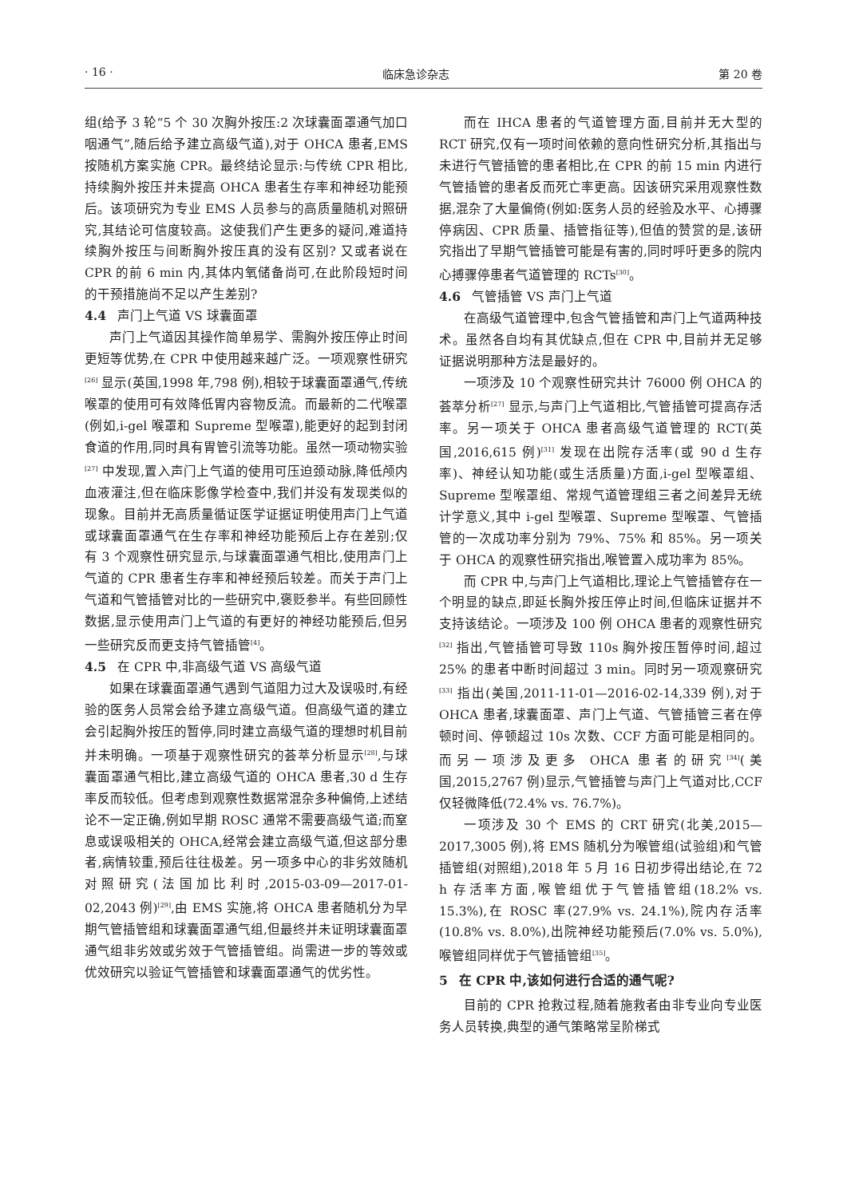· 16 · 临床急诊杂志 第 20 卷
组(给予 3 轮“5 个 30 次胸外按压:2 次球囊面罩通气加口咽通气”,随后给予建立高级气道),对于 OHCA 患者,EMS 按随机方案实施 CPR。最终结论显示:与传统 CPR 相比,持续胸外按压并未提高 OHCA 患者生存率和神经功能预后。该项研究为专业 EMS 人员参与的高质量随机对照研究,其结论可信度较高。这使我们产生更多的疑问,难道持续胸外按压与间断胸外按压真的没有区别? 又或者说在 CPR 的前 6 min 内,其体内氧储备尚可,在此阶段短时间的干预措施尚不足以产生差别?
4.4 声门上气道 VS 球囊面罩
声门上气道因其操作简单易学、需胸外按压停止时间更短等优势,在 CPR 中使用越来越广泛。一项观察性研究<sup>[26]</sup> 显示(英国,1998 年,798 例),相较于球囊面罩通气,传统喉罩的使用可有效降低胃内容物反流。而最新的二代喉罩(例如,i-gel 喉罩和 Supreme 型喉罩),能更好的起到封闭食道的作用,同时具有胃管引流等功能。虽然一项动物实验<sup>[27]</sup> 中发现,置入声门上气道的使用可压迫颈动脉,降低颅内血液灌注,但在临床影像学检查中,我们并没有发现类似的现象。目前并无高质量循证医学证据证明使用声门上气道或球囊面罩通气在生存率和神经功能预后上存在差别;仅有 3 个观察性研究显示,与球囊面罩通气相比,使用声门上气道的 CPR 患者生存率和神经预后较差。而关于声门上气道和气管插管对比的一些研究中,褒贬参半。有些回顾性数据,显示使用声门上气道的有更好的神经功能预后,但另一些研究反而更支持气管插管<sup>[4]</sup>。
4.5 在 CPR 中,非高级气道 VS 高级气道
如果在球囊面罩通气遇到气道阻力过大及误吸时,有经验的医务人员常会给予建立高级气道。但高级气道的建立会引起胸外按压的暂停,同时建立高级气道的理想时机目前并未明确。一项基于观察性研究的荟萃分析显示<sup>[28]</sup>,与球囊面罩通气相比,建立高级气道的 OHCA 患者,30 d 生存率反而较低。但考虑到观察性数据常混杂多种偏倚,上述结论不一定正确,例如早期 ROSC 通常不需要高级气道;而窒息或误吸相关的 OHCA,经常会建立高级气道,但这部分患者,病情较重,预后往往极差。另一项多中心的非劣效随机对照研究(法国加比利时,2015-03-09—2017-01-02,2043 例)<sup>[29]</sup>,由 EMS 实施,将 OHCA 患者随机分为早期气管插管组和球囊面罩通气组,但最终并未证明球囊面罩通气组非劣效或劣效于气管插管组。尚需进一步的等效或优效研究以验证气管插管和球囊面罩通气的优劣性。
而在 IHCA 患者的气道管理方面,目前并无大型的 RCT 研究,仅有一项时间依赖的意向性研究分析,其指出与未进行气管插管的患者相比,在 CPR 的前 15 min 内进行气管插管的患者反而死亡率更高。因该研究采用观察性数据,混杂了大量偏倚(例如:医务人员的经验及水平、心搏骤停病因、CPR 质量、插管指征等),但值的赞赏的是,该研究指出了早期气管插管可能是有害的,同时呼吁更多的院内心搏骤停患者气道管理的 RCTs<sup>[30]</sup>。
4.6 气管插管 VS 声门上气道
在高级气道管理中,包含气管插管和声门上气道两种技术。虽然各自均有其优缺点,但在 CPR 中,目前并无足够证据说明那种方法是最好的。
一项涉及 10 个观察性研究共计 76000 例 OHCA 的荟萃分析<sup>[27]</sup> 显示,与声门上气道相比,气管插管可提高存活率。另一项关于 OHCA 患者高级气道管理的 RCT(英国,2016,615 例)<sup>[31]</sup> 发现在出院存活率(或 90 d 生存率)、神经认知功能(或生活质量)方面,i-gel 型喉罩组、Supreme 型喉罩组、常规气道管理组三者之间差异无统计学意义,其中 i-gel 型喉罩、Supreme 型喉罩、气管插管的一次成功率分别为 79%、75% 和 85%。另一项关于 OHCA 的观察性研究指出,喉管置入成功率为 85%。
而 CPR 中,与声门上气道相比,理论上气管插管存在一个明显的缺点,即延长胸外按压停止时间,但临床证据并不支持该结论。一项涉及 100 例 OHCA 患者的观察性研究<sup>[32]</sup> 指出,气管插管可导致 110s 胸外按压暂停时间,超过 25% 的患者中断时间超过 3 min。同时另一项观察研究<sup>[33]</sup> 指出(美国,2011-11-01—2016-02-14,339 例),对于 OHCA 患者,球囊面罩、声门上气道、气管插管三者在停顿时间、停顿超过 10s 次数、CCF 方面可能是相同的。而另一项涉及更多 OHCA 患者的研究<sup>[34]</sup>(美国,2015,2767 例)显示,气管插管与声门上气道对比,CCF 仅轻微降低(72.4% vs. 76.7%)。
一项涉及 30 个 EMS 的 CRT 研究(北美,2015—2017,3005 例),将 EMS 随机分为喉管组(试验组)和气管插管组(对照组),2018 年 5 月 16 日初步得出结论,在 72 h 存活率方面,喉管组优于气管插管组(18.2% vs. 15.3%),在 ROSC 率(27.9% vs. 24.1%),院内存活率(10.8% vs. 8.0%),出院神经功能预后(7.0% vs. 5.0%),喉管组同样优于气管插管组<sup>[35]</sup>。
5 在 CPR 中,该如何进行合适的通气呢?
目前的 CPR 抢救过程,随着施救者由非专业向专业医务人员转换,典型的通气策略常呈阶梯式